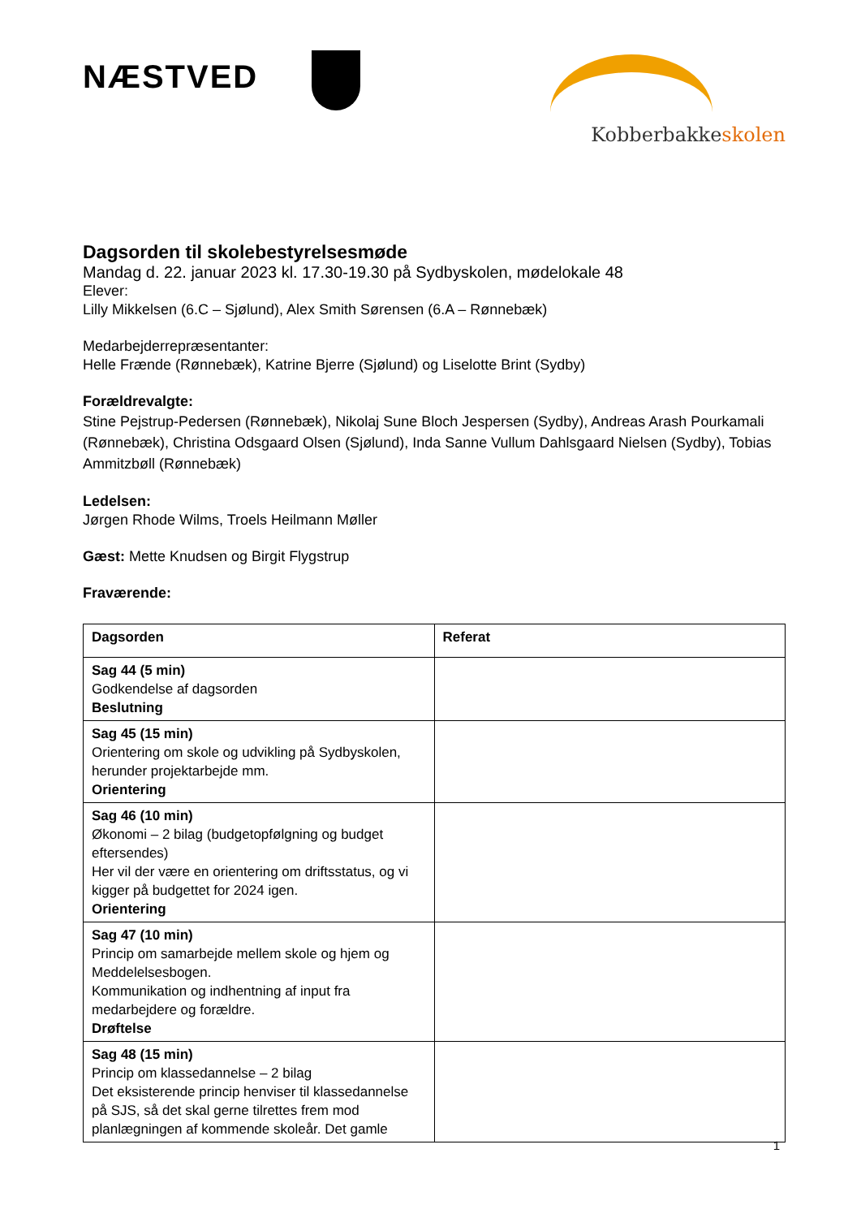NÆSTVED
Kobberbakkeskolen
Dagsorden til skolebestyrelsesmøde
Mandag d. 22. januar 2023 kl. 17.30-19.30 på Sydbyskolen, mødelokale 48
Elever:
Lilly Mikkelsen (6.C – Sjølund), Alex Smith Sørensen (6.A – Rønnebæk)
Medarbejderrepræsentanter:
Helle Frænde (Rønnebæk), Katrine Bjerre (Sjølund) og Liselotte Brint (Sydby)
Forældrevalgte:
Stine Pejstrup-Pedersen (Rønnebæk), Nikolaj Sune Bloch Jespersen (Sydby), Andreas Arash Pourkamali (Rønnebæk), Christina Odsgaard Olsen (Sjølund), Inda Sanne Vullum Dahlsgaard Nielsen (Sydby), Tobias Ammitzbøll (Rønnebæk)
Ledelsen:
Jørgen Rhode Wilms, Troels Heilmann Møller
Gæst: Mette Knudsen og Birgit Flygstrup
Fraværende:
| Dagsorden | Referat |
| Sag 44 (5 min) Godkendelse af dagsorden Beslutning | |
| Sag 45 (15 min) Orientering om skole og udvikling på Sydbyskolen, herunder projektarbejde mm. Orientering | |
| Sag 46 (10 min) Økonomi – 2 bilag (budgetopfølgning og budget eftersendes) Her vil der være en orientering om driftsstatus, og vi kigger på budgettet for 2024 igen. Orientering | |
| Sag 47 (10 min) Princip om samarbejde mellem skole og hjem og Meddelelsesbogen. Kommunikation og indhentning af input fra medarbejdere og forældre. Drøftelse | |
| Sag 48 (15 min) Princip om klassedannelse – 2 bilag Det eksisterende princip henviser til klassedannelse på SJS, så det skal gerne tilrettes frem mod planlægningen af kommende skoleår. Det gamle | |
1